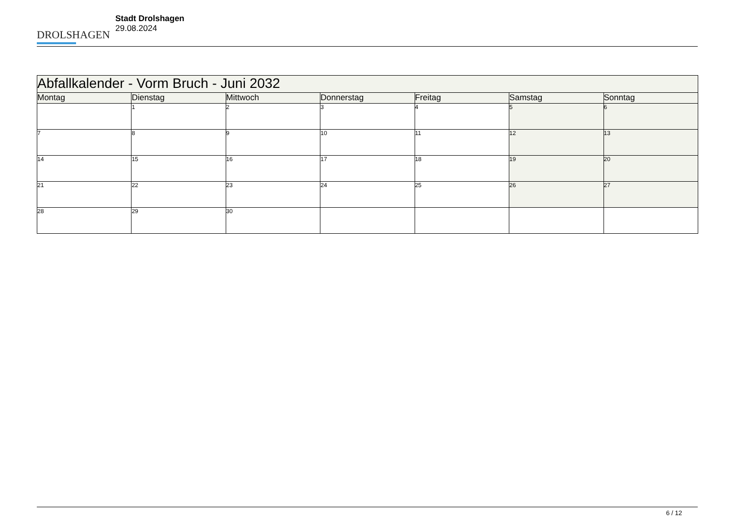DROLSHAGEN
Stadt Drolshagen
29.08.2024
| Abfallkalender - Vorm Bruch - Juni 2032 | | | | | | |
| --- | --- | --- | --- | --- | --- | --- |
| Montag | Dienstag | Mittwoch | Donnerstag | Freitag | Samstag | Sonntag |
| | 1 | 2 | 3 | 4 | 5 | 6 |
| 7 | 8 | 9 | 10 | 11 | 12 | 13 |
| 14 | 15 | 16 | 17 | 18 | 19 | 20 |
| 21 | 22 | 23 | 24 | 25 | 26 | 27 |
| 28 | 29 | 30 | | | | |
6 / 12